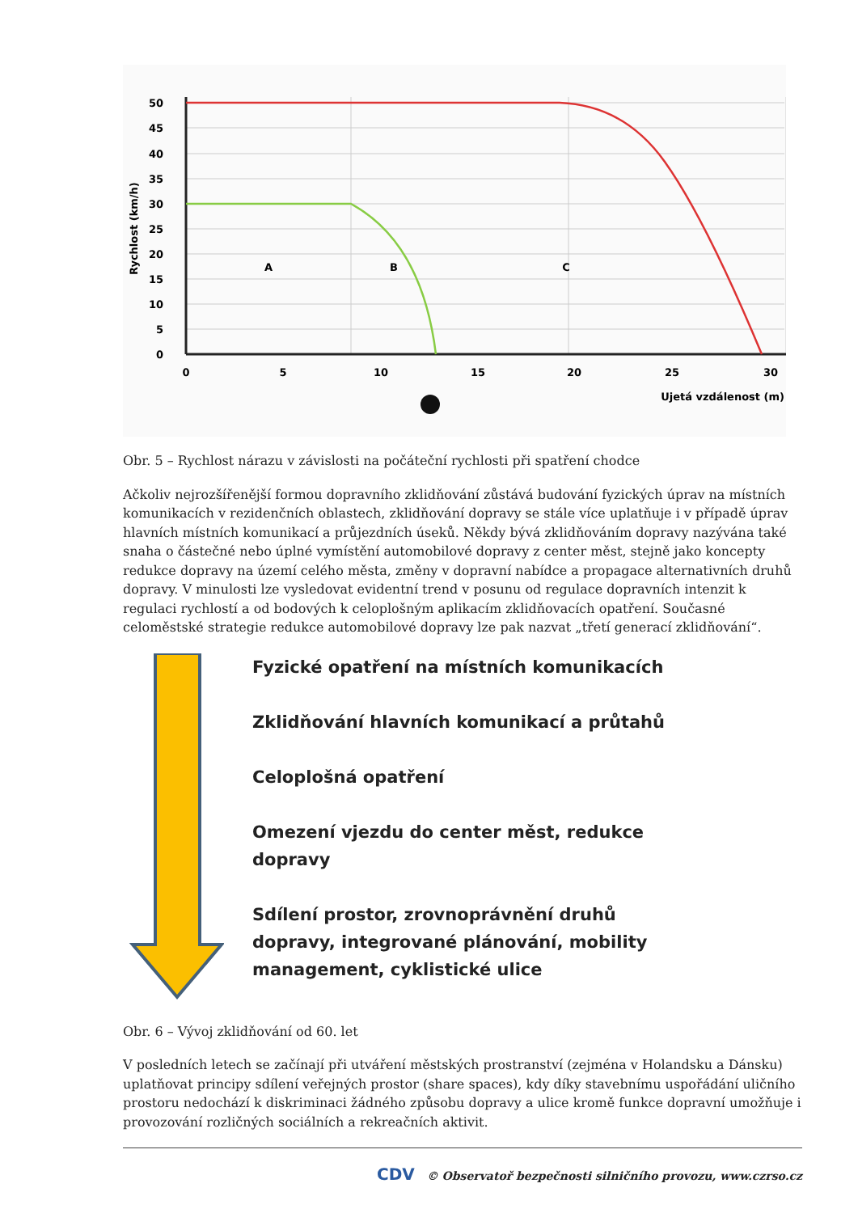50
45
40
35
30
25
20
15
10
5
0
0
5
10
15
20
25
30
A
B
C
Ujetá vzdálenost (m)
Rychlost (km/h)
Obr. 5 – Rychlost nárazu v závislosti na počáteční rychlosti při spatření chodce
Ačkoliv nejrozšířenější formou dopravního zklidňování zůstává budování fyzických úprav na místních komunikacích v rezidenčních oblastech, zklidňování dopravy se stále více uplatňuje i v případě úprav hlavních místních komunikací a průjezdních úseků. Někdy bývá zklidňováním dopravy nazývána také snaha o částečné nebo úplné vymístění automobilové dopravy z center měst, stejně jako koncepty redukce dopravy na území celého města, změny v dopravní nabídce a propagace alternativních druhů dopravy. V minulosti lze vysledovat evidentní trend v posunu od regulace dopravních intenzit k regulaci rychlostí a od bodových k celoplošným aplikacím zklidňovacích opatření. Současné celoměstské strategie redukce automobilové dopravy lze pak nazvat „třetí generací zklidňování“.
Fyzické opatření na místních komunikacích
Zklidňování hlavních komunikací a průtahů
Celoplošná opatření
Omezení vjezdu do center měst, redukce
dopravy
Sdílení prostor, zrovnoprávnění druhů
dopravy, integrované plánování, mobility
management, cyklistické ulice
Obr. 6 – Vývoj zklidňování od 60. let
V posledních letech se začínají při utváření městských prostranství (zejména v Holandsku a Dánsku) uplatňovat principy sdílení veřejných prostor (share spaces), kdy díky stavebnímu uspořádání uličního prostoru nedochází k diskriminaci žádného způsobu dopravy a ulice kromě funkce dopravní umožňuje i provozování rozličných sociálních a rekreačních aktivit.
CDV © Observatoř bezpečnosti silničního provozu, www.czrso.cz